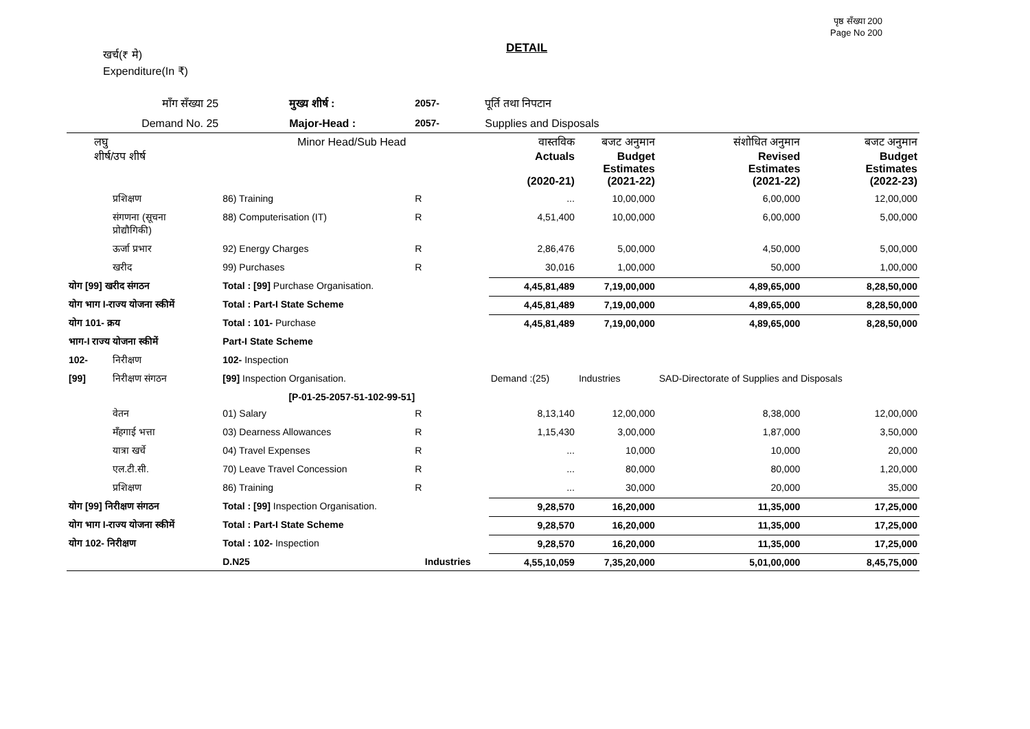पृष्ठ सँख्या 200
Page No 200
खर्च(₹ मे)
Expenditure(In ₹)
DETAIL
| माँग सँख्या 25 | | मुख्य शीर्ष : | | 2057- | पूर्ति तथा निपटान | | | | |
| Demand No. 25 | | Major-Head : | | 2057- | Supplies and Disposals | | | | |
| लघु शीर्ष/उप शीर्ष | | Minor Head/Sub Head | | | | वास्तविक Actuals (2020-21) | बजट अनुमान Budget Estimates (2021-22) | संशोधित अनुमान Revised Estimates (2021-22) | बजट अनुमान Budget Estimates (2022-23) |
| | प्रशिक्षण | 86) Training | | R | | ... | 10,00,000 | 6,00,000 | 12,00,000 |
| | संगणना (सूचना प्रोद्यौगिकी) | 88) Computerisation (IT) | | R | | 4,51,400 | 10,00,000 | 6,00,000 | 5,00,000 |
| | ऊर्जा प्रभार | 92) Energy Charges | | R | | 2,86,476 | 5,00,000 | 4,50,000 | 5,00,000 |
| | खरीद | 99) Purchases | | R | | 30,016 | 1,00,000 | 50,000 | 1,00,000 |
| योग [99] खरीद संगठन | | Total : [99] Purchase Organisation. | | | | 4,45,81,489 | 7,19,00,000 | 4,89,65,000 | 8,28,50,000 |
| योग भाग I-राज्य योजना स्कीमें | | Total : Part-I State Scheme | | | | 4,45,81,489 | 7,19,00,000 | 4,89,65,000 | 8,28,50,000 |
| योग 101- क्रय | | Total : 101- Purchase | | | | 4,45,81,489 | 7,19,00,000 | 4,89,65,000 | 8,28,50,000 |
| भाग-I राज्य योजना स्कीमें | | Part-I State Scheme | | | | | | | |
| 102- | निरीक्षण | 102- Inspection | | | | | | | |
| [99] | निरीक्षण संगठन | [99] Inspection Organisation. | | | | Demand :(25) | Industries | SAD-Directorate of Supplies and Disposals | |
| | | [P-01-25-2057-51-102-99-51] | | | | | | | |
| | वेतन | 01) Salary | | R | | 8,13,140 | 12,00,000 | 8,38,000 | 12,00,000 |
| | मँहगाई भत्ता | 03) Dearness Allowances | | R | | 1,15,430 | 3,00,000 | 1,87,000 | 3,50,000 |
| | यात्रा खर्चे | 04) Travel Expenses | | R | | ... | 10,000 | 10,000 | 20,000 |
| | एल.टी.सी. | 70) Leave Travel Concession | | R | | ... | 80,000 | 80,000 | 1,20,000 |
| | प्रशिक्षण | 86) Training | | R | | ... | 30,000 | 20,000 | 35,000 |
| योग [99] निरीक्षण संगठन | | Total : [99] Inspection Organisation. | | | | 9,28,570 | 16,20,000 | 11,35,000 | 17,25,000 |
| योग भाग I-राज्य योजना स्कीमें | | Total : Part-I State Scheme | | | | 9,28,570 | 16,20,000 | 11,35,000 | 17,25,000 |
| योग 102- निरीक्षण | | Total : 102- Inspection | | | | 9,28,570 | 16,20,000 | 11,35,000 | 17,25,000 |
| | | D.N25 | Industries | | | 4,55,10,059 | 7,35,20,000 | 5,01,00,000 | 8,45,75,000 |